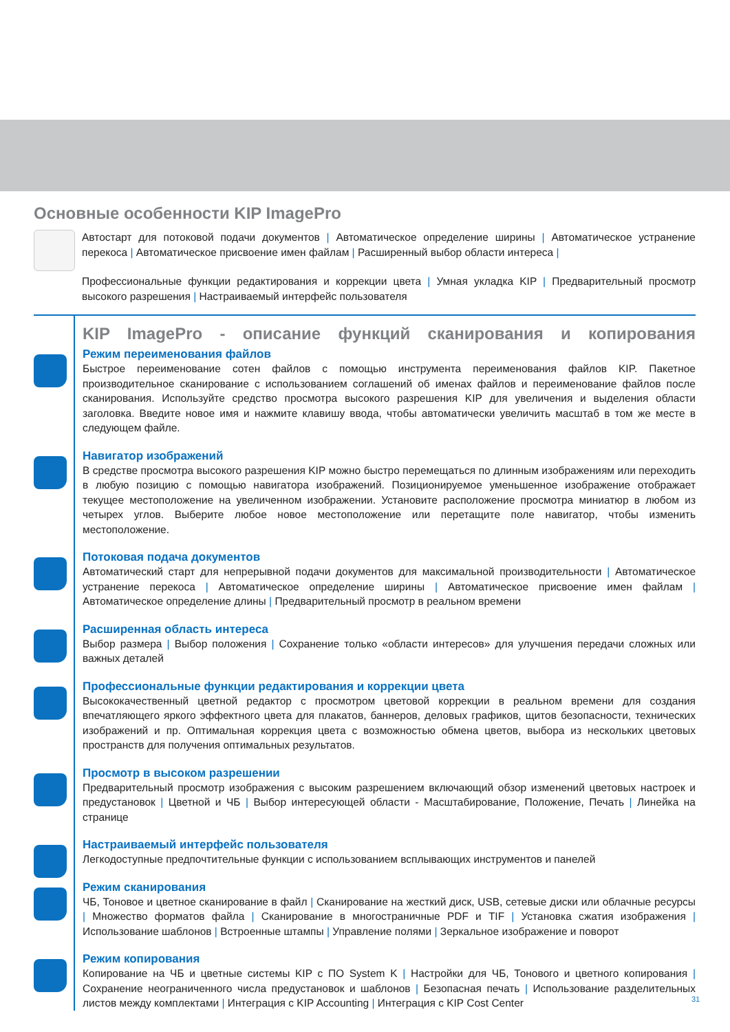Основные особенности KIP ImagePro
Автостарт для потоковой подачи документов | Автоматическое определение ширины | Автоматическое устранение перекоса | Автоматическое присвоение имен файлам | Расширенный выбор области интереса |
Профессиональные функции редактирования и коррекции цвета | Умная укладка KIP | Предварительный просмотр высокого разрешения | Настраиваемый интерфейс пользователя
KIP ImagePro - описание функций сканирования и копирования
Режим переименования файлов
Быстрое переименование сотен файлов с помощью инструмента переименования файлов KIP. Пакетное производительное сканирование с использованием соглашений об именах файлов и переименование файлов после сканирования. Используйте средство просмотра высокого разрешения KIP для увеличения и выделения области заголовка. Введите новое имя и нажмите клавишу ввода, чтобы автоматически увеличить масштаб в том же месте в следующем файле.
Навигатор изображений
В средстве просмотра высокого разрешения KIP можно быстро перемещаться по длинным изображениям или переходить в любую позицию с помощью навигатора изображений. Позиционируемое уменьшенное изображение отображает текущее местоположение на увеличенном изображении. Установите расположение просмотра миниатюр в любом из четырех углов. Выберите любое новое местоположение или перетащите поле навигатор, чтобы изменить местоположение.
Потоковая подача документов
Автоматический старт для непрерывной подачи документов для максимальной производительности | Автоматическое устранение перекоса | Автоматическое определение ширины | Автоматическое присвоение имен файлам | Автоматическое определение длины | Предварительный просмотр в реальном времени
Расширенная область интереса
Выбор размера | Выбор положения | Сохранение только «области интересов» для улучшения передачи сложных или важных деталей
Профессиональные функции редактирования и коррекции цвета
Высококачественный цветной редактор с просмотром цветовой коррекции в реальном времени для создания впечатляющего яркого эффектного цвета для плакатов, баннеров, деловых графиков, щитов безопасности, технических изображений и пр. Оптимальная коррекция цвета с возможностью обмена цветов, выбора из нескольких цветовых пространств для получения оптимальных результатов.
Просмотр в высоком разрешении
Предварительный просмотр изображения с высоким разрешением включающий обзор изменений цветовых настроек и предустановок | Цветной и ЧБ | Выбор интересующей области - Масштабирование, Положение, Печать | Линейка на странице
Настраиваемый интерфейс пользователя
Легкодоступные предпочтительные функции с использованием всплывающих инструментов и панелей
Режим сканирования
ЧБ, Тоновое и цветное сканирование в файл | Сканирование на жесткий диск, USB, сетевые диски или облачные ресурсы | Множество форматов файла | Сканирование в многостраничные PDF и TIF | Установка сжатия изображения | Использование шаблонов | Встроенные штампы | Управление полями | Зеркальное изображение и поворот
Режим копирования
Копирование на ЧБ и цветные системы KIP с ПО System K | Настройки для ЧБ, Тонового и цветного копирования | Сохранение неограниченного числа предустановок и шаблонов | Безопасная печать | Использование разделительных листов между комплектами | Интеграция с KIP Accounting | Интеграция с KIP Cost Center
31